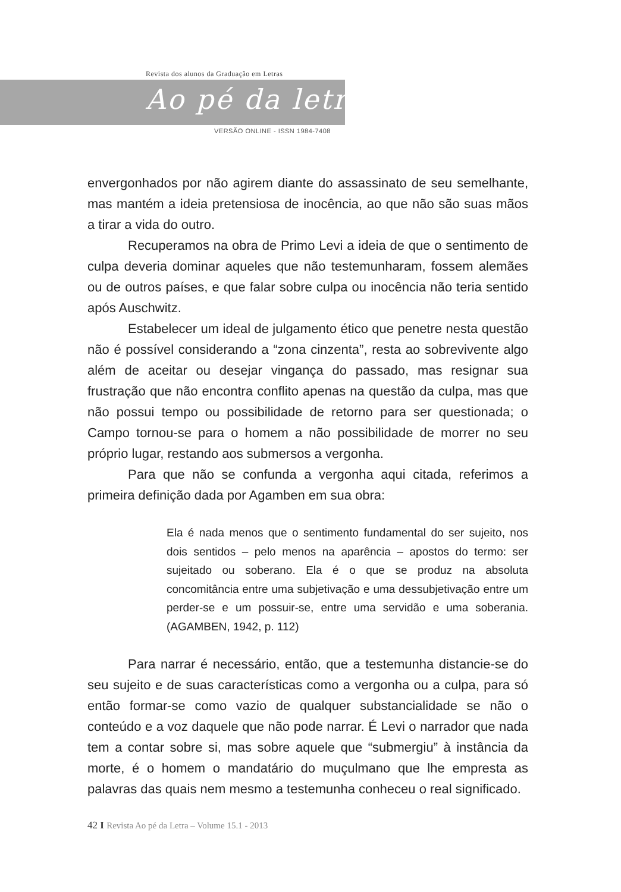Revista dos alunos da Graduação em Letras
Ao pé da letra
VERSÃO ONLINE - ISSN 1984-7408
envergonhados por não agirem diante do assassinato de seu semelhante, mas mantém a ideia pretensiosa de inocência, ao que não são suas mãos a tirar a vida do outro.
Recuperamos na obra de Primo Levi a ideia de que o sentimento de culpa deveria dominar aqueles que não testemunharam, fossem alemães ou de outros países, e que falar sobre culpa ou inocência não teria sentido após Auschwitz.
Estabelecer um ideal de julgamento ético que penetre nesta questão não é possível considerando a “zona cinzenta”, resta ao sobrevivente algo além de aceitar ou desejar vingança do passado, mas resignar sua frustração que não encontra conflito apenas na questão da culpa, mas que não possui tempo ou possibilidade de retorno para ser questionada; o Campo tornou-se para o homem a não possibilidade de morrer no seu próprio lugar, restando aos submersos a vergonha.
Para que não se confunda a vergonha aqui citada, referimos a primeira definição dada por Agamben em sua obra:
Ela é nada menos que o sentimento fundamental do ser sujeito, nos dois sentidos – pelo menos na aparência – apostos do termo: ser sujeitado ou soberano. Ela é o que se produz na absoluta concomitância entre uma subjetivação e uma dessubjetivação entre um perder-se e um possuir-se, entre uma servidão e uma soberania. (AGAMBEN, 1942, p. 112)
Para narrar é necessário, então, que a testemunha distancie-se do seu sujeito e de suas características como a vergonha ou a culpa, para só então formar-se como vazio de qualquer substancialidade se não o conteúdo e a voz daquele que não pode narrar. É Levi o narrador que nada tem a contar sobre si, mas sobre aquele que “submergiu” à instância da morte, é o homem o mandatário do muçulmano que lhe empresta as palavras das quais nem mesmo a testemunha conheceu o real significado.
42 I Revista Ao pé da Letra – Volume 15.1 - 2013